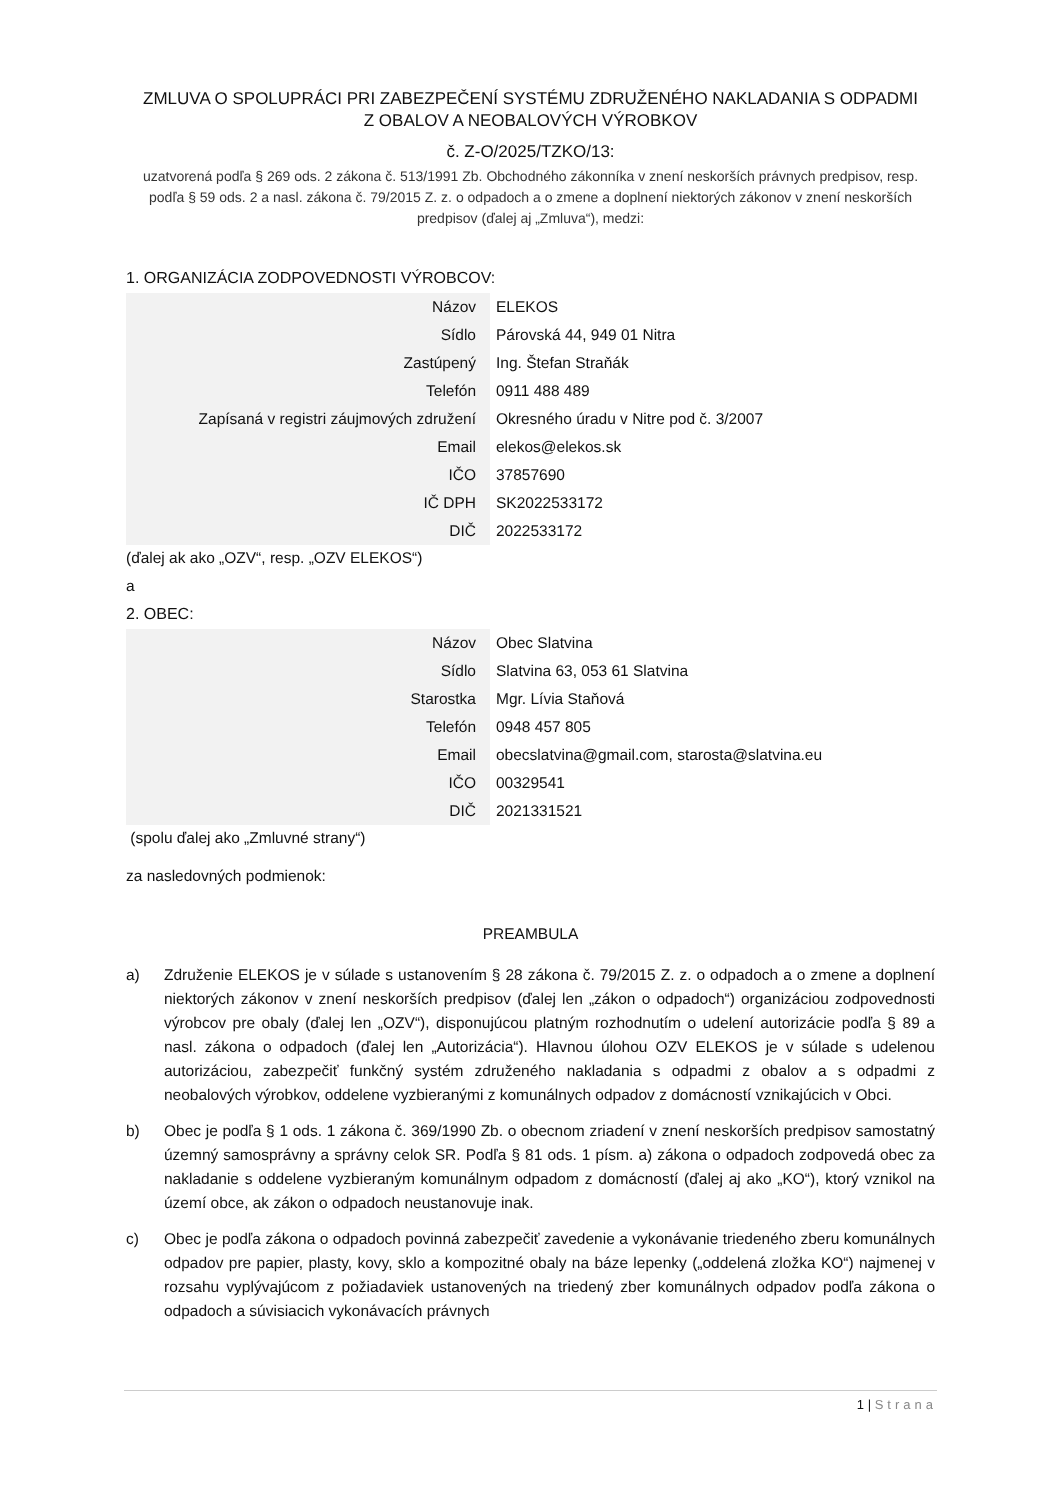ZMLUVA O SPOLUPRÁCI PRI ZABEZPEČENÍ SYSTÉMU ZDRUŽENÉHO NAKLADANIA S ODPADMI
Z OBALOV A NEOBALOVÝCH VÝROBKOV
č. Z-O/2025/TZKO/13:
uzatvorená podľa § 269 ods. 2 zákona č. 513/1991 Zb. Obchodného zákonníka v znení neskorších právnych predpisov, resp. podľa § 59 ods. 2 a nasl. zákona č. 79/2015 Z. z. o odpadoch a o zmene a doplnení niektorých zákonov v znení neskorších predpisov (ďalej aj „Zmluva“), medzi:
1. ORGANIZÁCIA ZODPOVEDNOSTI VÝROBCOV:
| Názov | ELEKOS |
| Sídlo | Párovská 44, 949 01 Nitra |
| Zastúpený | Ing. Štefan Straňák |
| Telefón | 0911 488 489 |
| Zapísaná v registri záujmových združení | Okresného úradu v Nitre pod č. 3/2007 |
| Email | elekos@elekos.sk |
| IČO | 37857690 |
| IČ DPH | SK2022533172 |
| DIČ | 2022533172 |
(ďalej ak ako „OZV“, resp. „OZV ELEKOS“)
a
2. OBEC:
| Názov | Obec Slatvina |
| Sídlo | Slatvina 63, 053 61 Slatvina |
| Starostka | Mgr. Lívia Staňová |
| Telefón | 0948 457 805 |
| Email | obecslatvina@gmail.com, starosta@slatvina.eu |
| IČO | 00329541 |
| DIČ | 2021331521 |
(spolu ďalej ako „Zmluvné strany“)
za nasledovných podmienok:
PREAMBULA
a) Združenie ELEKOS je v súlade s ustanovením § 28 zákona č. 79/2015 Z. z. o odpadoch a o zmene a doplnení niektorých zákonov v znení neskorších predpisov (ďalej len „zákon o odpadoch“) organizáciou zodpovednosti výrobcov pre obaly (ďalej len „OZV“), disponujúcou platným rozhodnutím o udelení autorizácie podľa § 89 a nasl. zákona o odpadoch (ďalej len „Autorizácia“). Hlavnou úlohou OZV ELEKOS je v súlade s udelenou autorizáciou, zabezpečiť funkčný systém združeného nakladania s odpadmi z obalov a s odpadmi z neobalových výrobkov, oddelene vyzbieranými z komunálnych odpadov z domácností vznikajúcich v Obci.
b) Obec je podľa § 1 ods. 1 zákona č. 369/1990 Zb. o obecnom zriadení v znení neskorších predpisov samostatný územný samosprávny a správny celok SR. Podľa § 81 ods. 1 písm. a) zákona o odpadoch zodpovedá obec za nakladanie s oddelene vyzbieraným komunálnym odpadom z domácností (ďalej aj ako „KO“), ktorý vznikol na území obce, ak zákon o odpadoch neustanovuje inak.
c) Obec je podľa zákona o odpadoch povinná zabezpečiť zavedenie a vykonávanie triedeného zberu komunálnych odpadov pre papier, plasty, kovy, sklo a kompozitné obaly na báze lepenky („oddelená zložka KO“) najmenej v rozsahu vyplývajúcom z požiadaviek ustanovených na triedený zber komunálnych odpadov podľa zákona o odpadoch a súvisiacich vykonávacích právnych
1 | Strana